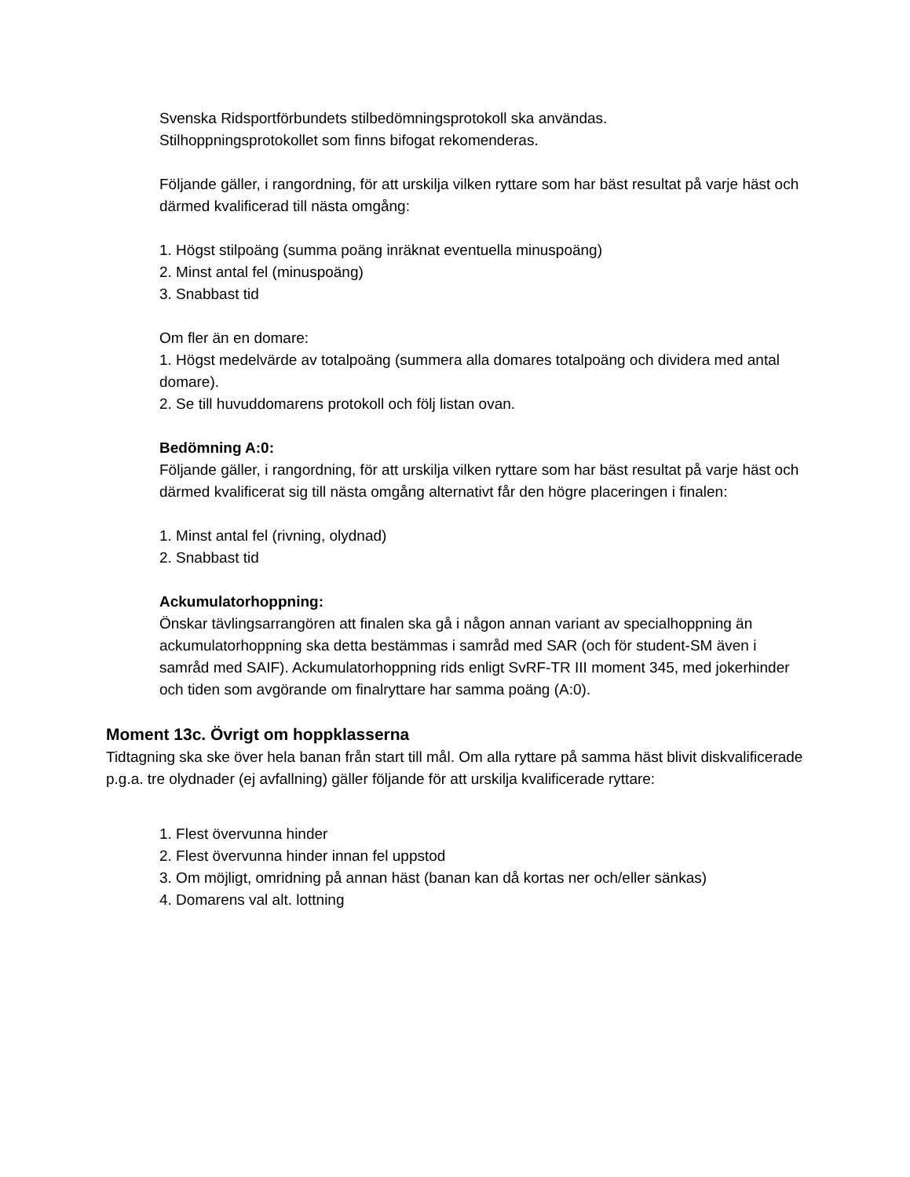Svenska Ridsportförbundets stilbedömningsprotokoll ska användas.
Stilhoppningsprotokollet som finns bifogat rekomenderas.
Följande gäller, i rangordning, för att urskilja vilken ryttare som har bäst resultat på varje häst och därmed kvalificerad till nästa omgång:
1. Högst stilpoäng (summa poäng inräknat eventuella minuspoäng)
2. Minst antal fel (minuspoäng)
3. Snabbast tid
Om fler än en domare:
1. Högst medelvärde av totalpoäng (summera alla domares totalpoäng och dividera med antal domare).
2. Se till huvuddomarens protokoll och följ listan ovan.
Bedömning A:0:
Följande gäller, i rangordning, för att urskilja vilken ryttare som har bäst resultat på varje häst och därmed kvalificerat sig till nästa omgång alternativt får den högre placeringen i finalen:
1. Minst antal fel (rivning, olydnad)
2. Snabbast tid
Ackumulatorhoppning:
Önskar tävlingsarrangören att finalen ska gå i någon annan variant av specialhoppning än ackumulatorhoppning ska detta bestämmas i samråd med SAR (och för student-SM även i samråd med SAIF). Ackumulatorhoppning rids enligt SvRF-TR III moment 345, med jokerhinder och tiden som avgörande om finalryttare har samma poäng (A:0).
Moment 13c. Övrigt om hoppklasserna
Tidtagning ska ske över hela banan från start till mål. Om alla ryttare på samma häst blivit diskvalificerade p.g.a. tre olydnader (ej avfallning) gäller följande för att urskilja kvalificerade ryttare:
1. Flest övervunna hinder
2. Flest övervunna hinder innan fel uppstod
3. Om möjligt, omridning på annan häst (banan kan då kortas ner och/eller sänkas)
4. Domarens val alt. lottning